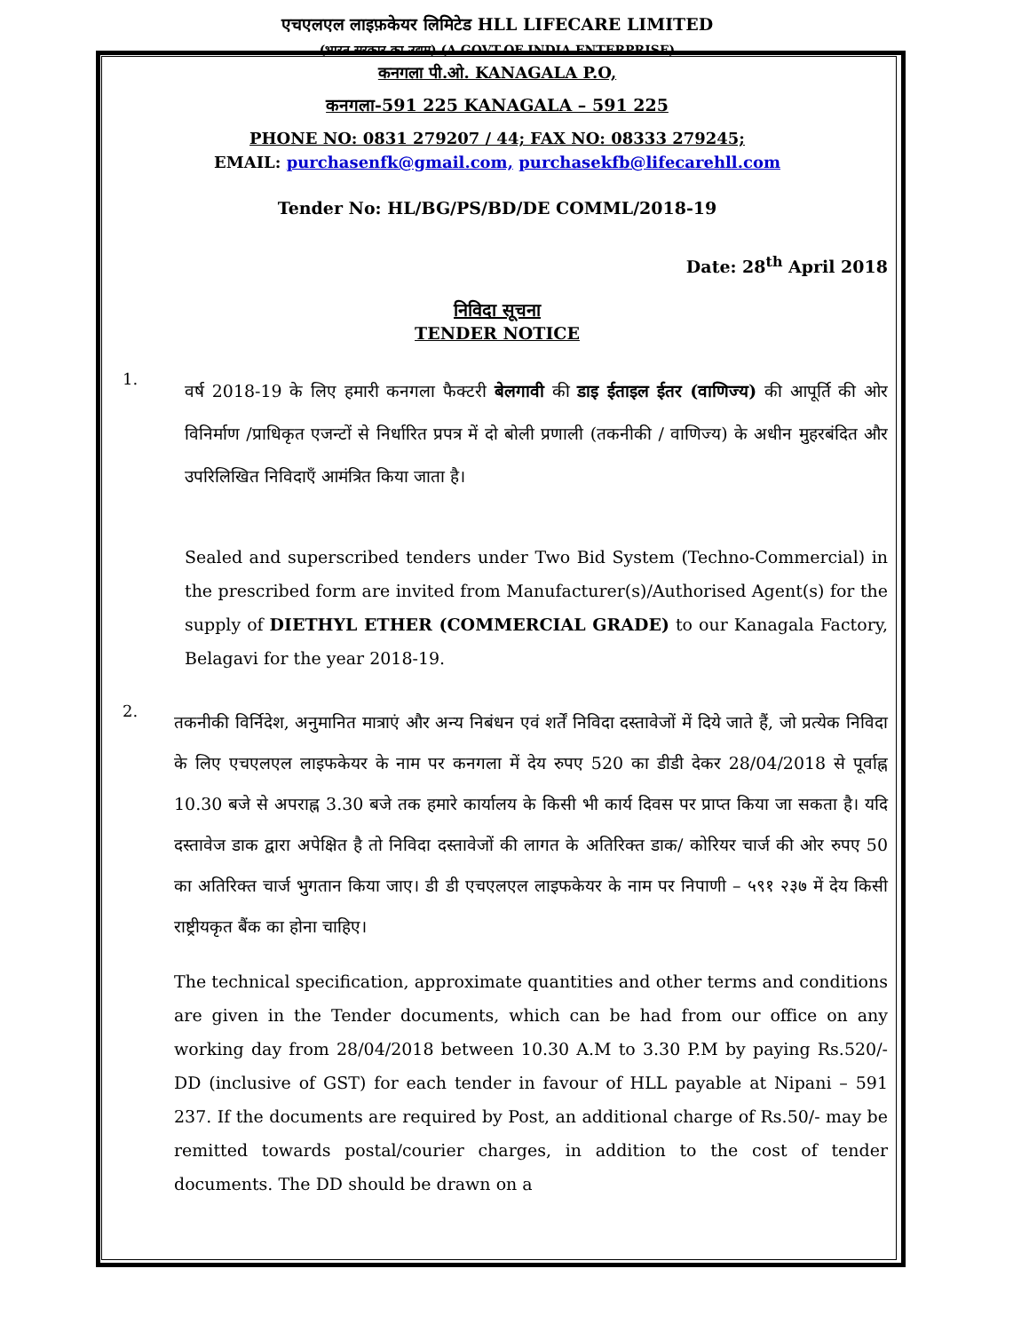एचएलएल लाइफ़केयर लिमिटेड HLL LIFECARE LIMITED
(भारत सरकार का उद्यम) (A GOVT.OF INDIA ENTERPRISE)
कनगला पी.ओ. KANAGALA P.O,
कनगला-591 225 KANAGALA – 591 225
PHONE NO: 0831 279207 / 44; FAX NO: 08333 279245;
EMAIL: purchasenfk@gmail.com, purchasekfb@lifecarehll.com
Tender No: HL/BG/PS/BD/DE COMML/2018-19
Date: 28<sup>th</sup> April 2018
निविदा सूचना
TENDER NOTICE
1.
वर्ष 2018-19 के लिए हमारी कनगला फैक्टरी बेलगावी की डाइ ईताइल ईतर (वाणिज्य) की आपूर्ति की ओर विनिर्माण /प्राधिकृत एजन्टों से निर्धारित प्रपत्र में दो बोली प्रणाली (तकनीकी / वाणिज्य) के अधीन मुहरबंदित और उपरिलिखित निविदाएँ आमंत्रित किया जाता है।
Sealed and superscribed tenders under Two Bid System (Techno-Commercial) in the prescribed form are invited from Manufacturer(s)/Authorised Agent(s) for the supply of DIETHYL ETHER (COMMERCIAL GRADE) to our Kanagala Factory, Belagavi for the year 2018-19.
2.
तकनीकी विर्निदेश, अनुमानित मात्राएं और अन्य निबंधन एवं शर्तें निविदा दस्तावेजों में दिये जाते हैं, जो प्रत्येक निविदा के लिए एचएलएल लाइफकेयर के नाम पर कनगला में देय रुपए 520 का डीडी देकर 28/04/2018 से पूर्वाह्न 10.30 बजे से अपराह्न 3.30 बजे तक हमारे कार्यालय के किसी भी कार्य दिवस पर प्राप्त किया जा सकता है। यदि दस्तावेज डाक द्वारा अपेक्षित है तो निविदा दस्तावेजों की लागत के अतिरिक्त डाक/ कोरियर चार्ज की ओर रुपए 50 का अतिरिक्त चार्ज भुगतान किया जाए। डी डी एचएलएल लाइफकेयर के नाम पर निपाणी – ५९१ २३७ में देय किसी राष्ट्रीयकृत बैंक का होना चाहिए।
The technical specification, approximate quantities and other terms and conditions are given in the Tender documents, which can be had from our office on any working day from 28/04/2018 between 10.30 A.M to 3.30 P.M by paying Rs.520/- DD (inclusive of GST) for each tender in favour of HLL payable at Nipani – 591 237. If the documents are required by Post, an additional charge of Rs.50/- may be remitted towards postal/courier charges, in addition to the cost of tender documents. The DD should be drawn on a